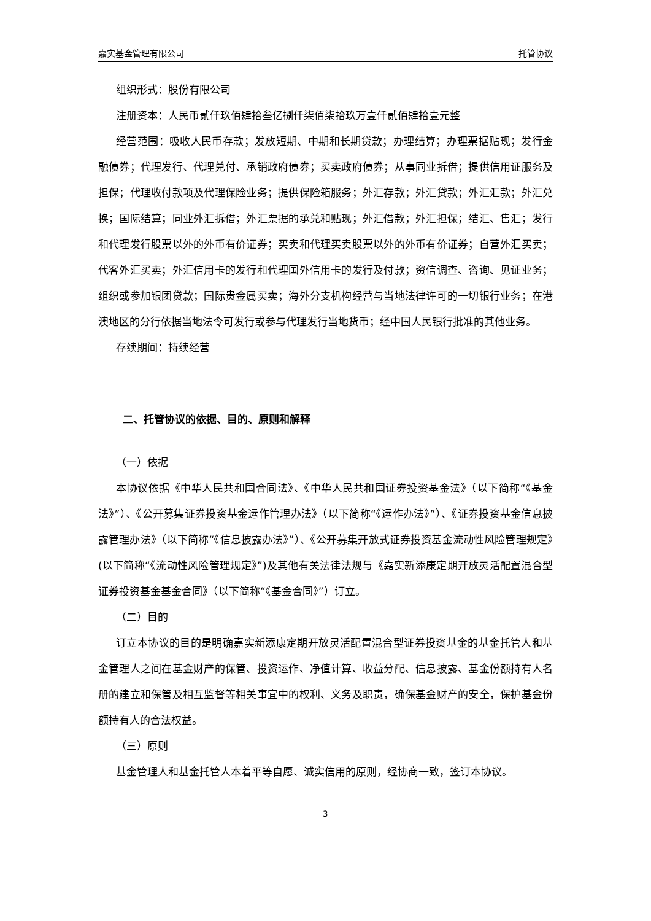嘉实基金管理有限公司 托管协议
组织形式：股份有限公司
注册资本：人民币贰仟玖佰肆拾叁亿捌仟柒佰柒拾玖万壹仟贰佰肆拾壹元整
经营范围：吸收人民币存款；发放短期、中期和长期贷款；办理结算；办理票据贴现；发行金融债券；代理发行、代理兑付、承销政府债券；买卖政府债券；从事同业拆借；提供信用证服务及担保；代理收付款项及代理保险业务；提供保险箱服务；外汇存款；外汇贷款；外汇汇款；外汇兑换；国际结算；同业外汇拆借；外汇票据的承兑和贴现；外汇借款；外汇担保；结汇、售汇；发行和代理发行股票以外的外币有价证券；买卖和代理买卖股票以外的外币有价证券；自营外汇买卖；代客外汇买卖；外汇信用卡的发行和代理国外信用卡的发行及付款；资信调查、咨询、见证业务；组织或参加银团贷款；国际贵金属买卖；海外分支机构经营与当地法律许可的一切银行业务；在港澳地区的分行依据当地法令可发行或参与代理发行当地货币；经中国人民银行批准的其他业务。
存续期间：持续经营
二、托管协议的依据、目的、原则和解释
（一）依据
本协议依据《中华人民共和国合同法》、《中华人民共和国证券投资基金法》（以下简称“《基金法》”）、《公开募集证券投资基金运作管理办法》（以下简称“《运作办法》”）、《证券投资基金信息披露管理办法》（以下简称“《信息披露办法》”）、《公开募集开放式证券投资基金流动性风险管理规定》(以下简称“《流动性风险管理规定》”)及其他有关法律法规与《嘉实新添康定期开放灵活配置混合型证券投资基金基金合同》（以下简称“《基金合同》”）订立。
（二）目的
订立本协议的目的是明确嘉实新添康定期开放灵活配置混合型证券投资基金的基金托管人和基金管理人之间在基金财产的保管、投资运作、净值计算、收益分配、信息披露、基金份额持有人名册的建立和保管及相互监督等相关事宜中的权利、义务及职责，确保基金财产的安全，保护基金份额持有人的合法权益。
（三）原则
基金管理人和基金托管人本着平等自愿、诚实信用的原则，经协商一致，签订本协议。
3